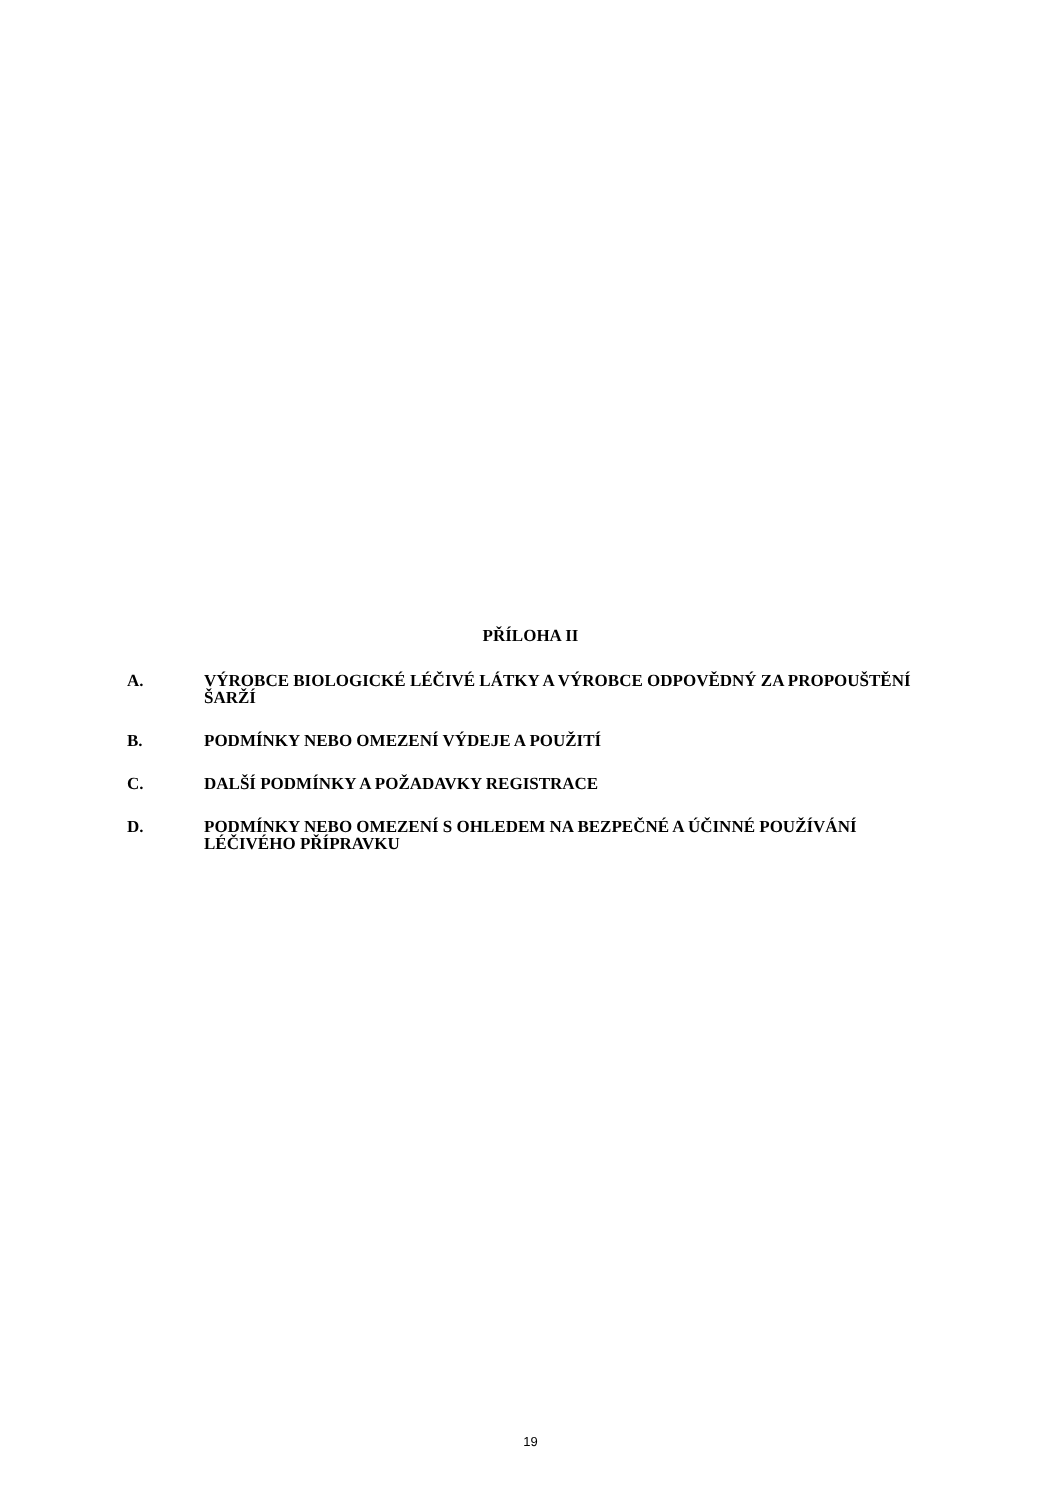PŘÍLOHA II
A. VÝROBCE BIOLOGICKÉ LÉČIVÉ LÁTKY A VÝROBCE ODPOVĚDNÝ ZA PROPOUŠTĚNÍ ŠARŽÍ
B. PODMÍNKY NEBO OMEZENÍ VÝDEJE A POUŽITÍ
C. DALŠÍ PODMÍNKY A POŽADAVKY REGISTRACE
D. PODMÍNKY NEBO OMEZENÍ S OHLEDEM NA BEZPEČNÉ A ÚČINNÉ POUŽÍVÁNÍ LÉČIVÉHO PŘÍPRAVKU
19